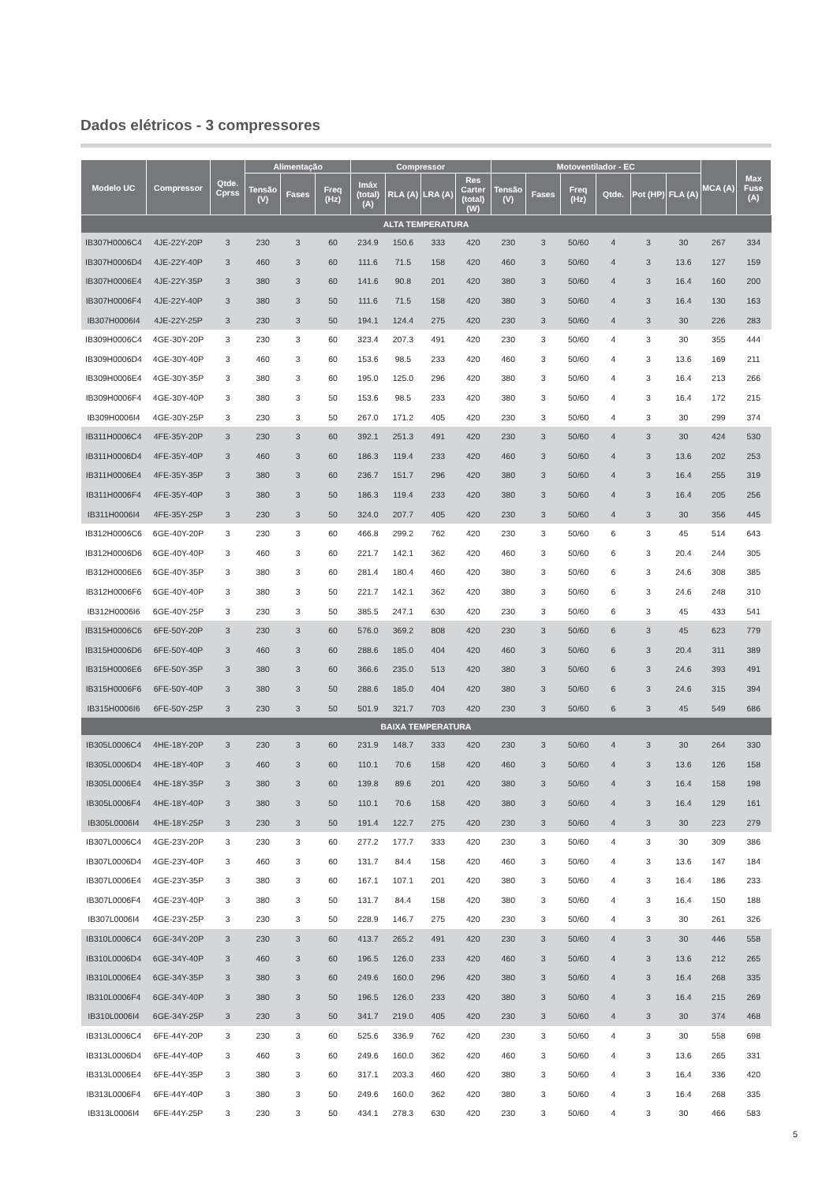Dados elétricos - 3 compressores
| Modelo UC | Compressor | Qtde. Cprss | Alimentação | | | Compressor | | | | Motoventilador - EC | | | | | | MCA (A) | Max Fuse (A) |
| --- | --- | --- | --- | --- | --- | --- | --- | --- | --- | --- | --- | --- | --- | --- | --- | --- | --- |
| | | | Tensão (V) | Fases | Freq (Hz) | Imáx (total) (A) | RLA (A) | LRA (A) | Res Carter (total) (W) | Tensão (V) | Fases | Freq (Hz) | Qtde. | Pot (HP) | FLA (A) | | |
| ALTA TEMPERATURA | | | | | | | | | | | | | | | | | |
| IB307H0006C4 | 4JE-22Y-20P | 3 | 230 | 3 | 60 | 234.9 | 150.6 | 333 | 420 | 230 | 3 | 50/60 | 4 | 3 | 30 | 267 | 334 |
| IB307H0006D4 | 4JE-22Y-40P | 3 | 460 | 3 | 60 | 111.6 | 71.5 | 158 | 420 | 460 | 3 | 50/60 | 4 | 3 | 13.6 | 127 | 159 |
| IB307H0006E4 | 4JE-22Y-35P | 3 | 380 | 3 | 60 | 141.6 | 90.8 | 201 | 420 | 380 | 3 | 50/60 | 4 | 3 | 16.4 | 160 | 200 |
| IB307H0006F4 | 4JE-22Y-40P | 3 | 380 | 3 | 50 | 111.6 | 71.5 | 158 | 420 | 380 | 3 | 50/60 | 4 | 3 | 16.4 | 130 | 163 |
| IB307H0006I4 | 4JE-22Y-25P | 3 | 230 | 3 | 50 | 194.1 | 124.4 | 275 | 420 | 230 | 3 | 50/60 | 4 | 3 | 30 | 226 | 283 |
| IB309H0006C4 | 4GE-30Y-20P | 3 | 230 | 3 | 60 | 323.4 | 207.3 | 491 | 420 | 230 | 3 | 50/60 | 4 | 3 | 30 | 355 | 444 |
| IB309H0006D4 | 4GE-30Y-40P | 3 | 460 | 3 | 60 | 153.6 | 98.5 | 233 | 420 | 460 | 3 | 50/60 | 4 | 3 | 13.6 | 169 | 211 |
| IB309H0006E4 | 4GE-30Y-35P | 3 | 380 | 3 | 60 | 195.0 | 125.0 | 296 | 420 | 380 | 3 | 50/60 | 4 | 3 | 16.4 | 213 | 266 |
| IB309H0006F4 | 4GE-30Y-40P | 3 | 380 | 3 | 50 | 153.6 | 98.5 | 233 | 420 | 380 | 3 | 50/60 | 4 | 3 | 16.4 | 172 | 215 |
| IB309H0006I4 | 4GE-30Y-25P | 3 | 230 | 3 | 50 | 267.0 | 171.2 | 405 | 420 | 230 | 3 | 50/60 | 4 | 3 | 30 | 299 | 374 |
| IB311H0006C4 | 4FE-35Y-20P | 3 | 230 | 3 | 60 | 392.1 | 251.3 | 491 | 420 | 230 | 3 | 50/60 | 4 | 3 | 30 | 424 | 530 |
| IB311H0006D4 | 4FE-35Y-40P | 3 | 460 | 3 | 60 | 186.3 | 119.4 | 233 | 420 | 460 | 3 | 50/60 | 4 | 3 | 13.6 | 202 | 253 |
| IB311H0006E4 | 4FE-35Y-35P | 3 | 380 | 3 | 60 | 236.7 | 151.7 | 296 | 420 | 380 | 3 | 50/60 | 4 | 3 | 16.4 | 255 | 319 |
| IB311H0006F4 | 4FE-35Y-40P | 3 | 380 | 3 | 50 | 186.3 | 119.4 | 233 | 420 | 380 | 3 | 50/60 | 4 | 3 | 16.4 | 205 | 256 |
| IB311H0006I4 | 4FE-35Y-25P | 3 | 230 | 3 | 50 | 324.0 | 207.7 | 405 | 420 | 230 | 3 | 50/60 | 4 | 3 | 30 | 356 | 445 |
| IB312H0006C6 | 6GE-40Y-20P | 3 | 230 | 3 | 60 | 466.8 | 299.2 | 762 | 420 | 230 | 3 | 50/60 | 6 | 3 | 45 | 514 | 643 |
| IB312H0006D6 | 6GE-40Y-40P | 3 | 460 | 3 | 60 | 221.7 | 142.1 | 362 | 420 | 460 | 3 | 50/60 | 6 | 3 | 20.4 | 244 | 305 |
| IB312H0006E6 | 6GE-40Y-35P | 3 | 380 | 3 | 60 | 281.4 | 180.4 | 460 | 420 | 380 | 3 | 50/60 | 6 | 3 | 24.6 | 308 | 385 |
| IB312H0006F6 | 6GE-40Y-40P | 3 | 380 | 3 | 50 | 221.7 | 142.1 | 362 | 420 | 380 | 3 | 50/60 | 6 | 3 | 24.6 | 248 | 310 |
| IB312H0006I6 | 6GE-40Y-25P | 3 | 230 | 3 | 50 | 385.5 | 247.1 | 630 | 420 | 230 | 3 | 50/60 | 6 | 3 | 45 | 433 | 541 |
| IB315H0006C6 | 6FE-50Y-20P | 3 | 230 | 3 | 60 | 576.0 | 369.2 | 808 | 420 | 230 | 3 | 50/60 | 6 | 3 | 45 | 623 | 779 |
| IB315H0006D6 | 6FE-50Y-40P | 3 | 460 | 3 | 60 | 288.6 | 185.0 | 404 | 420 | 460 | 3 | 50/60 | 6 | 3 | 20.4 | 311 | 389 |
| IB315H0006E6 | 6FE-50Y-35P | 3 | 380 | 3 | 60 | 366.6 | 235.0 | 513 | 420 | 380 | 3 | 50/60 | 6 | 3 | 24.6 | 393 | 491 |
| IB315H0006F6 | 6FE-50Y-40P | 3 | 380 | 3 | 50 | 288.6 | 185.0 | 404 | 420 | 380 | 3 | 50/60 | 6 | 3 | 24.6 | 315 | 394 |
| IB315H0006I6 | 6FE-50Y-25P | 3 | 230 | 3 | 50 | 501.9 | 321.7 | 703 | 420 | 230 | 3 | 50/60 | 6 | 3 | 45 | 549 | 686 |
| BAIXA TEMPERATURA | | | | | | | | | | | | | | | | | |
| IB305L0006C4 | 4HE-18Y-20P | 3 | 230 | 3 | 60 | 231.9 | 148.7 | 333 | 420 | 230 | 3 | 50/60 | 4 | 3 | 30 | 264 | 330 |
| IB305L0006D4 | 4HE-18Y-40P | 3 | 460 | 3 | 60 | 110.1 | 70.6 | 158 | 420 | 460 | 3 | 50/60 | 4 | 3 | 13.6 | 126 | 158 |
| IB305L0006E4 | 4HE-18Y-35P | 3 | 380 | 3 | 60 | 139.8 | 89.6 | 201 | 420 | 380 | 3 | 50/60 | 4 | 3 | 16.4 | 158 | 198 |
| IB305L0006F4 | 4HE-18Y-40P | 3 | 380 | 3 | 50 | 110.1 | 70.6 | 158 | 420 | 380 | 3 | 50/60 | 4 | 3 | 16.4 | 129 | 161 |
| IB305L0006I4 | 4HE-18Y-25P | 3 | 230 | 3 | 50 | 191.4 | 122.7 | 275 | 420 | 230 | 3 | 50/60 | 4 | 3 | 30 | 223 | 279 |
| IB307L0006C4 | 4GE-23Y-20P | 3 | 230 | 3 | 60 | 277.2 | 177.7 | 333 | 420 | 230 | 3 | 50/60 | 4 | 3 | 30 | 309 | 386 |
| IB307L0006D4 | 4GE-23Y-40P | 3 | 460 | 3 | 60 | 131.7 | 84.4 | 158 | 420 | 460 | 3 | 50/60 | 4 | 3 | 13.6 | 147 | 184 |
| IB307L0006E4 | 4GE-23Y-35P | 3 | 380 | 3 | 60 | 167.1 | 107.1 | 201 | 420 | 380 | 3 | 50/60 | 4 | 3 | 16.4 | 186 | 233 |
| IB307L0006F4 | 4GE-23Y-40P | 3 | 380 | 3 | 50 | 131.7 | 84.4 | 158 | 420 | 380 | 3 | 50/60 | 4 | 3 | 16.4 | 150 | 188 |
| IB307L0006I4 | 4GE-23Y-25P | 3 | 230 | 3 | 50 | 228.9 | 146.7 | 275 | 420 | 230 | 3 | 50/60 | 4 | 3 | 30 | 261 | 326 |
| IB310L0006C4 | 6GE-34Y-20P | 3 | 230 | 3 | 60 | 413.7 | 265.2 | 491 | 420 | 230 | 3 | 50/60 | 4 | 3 | 30 | 446 | 558 |
| IB310L0006D4 | 6GE-34Y-40P | 3 | 460 | 3 | 60 | 196.5 | 126.0 | 233 | 420 | 460 | 3 | 50/60 | 4 | 3 | 13.6 | 212 | 265 |
| IB310L0006E4 | 6GE-34Y-35P | 3 | 380 | 3 | 60 | 249.6 | 160.0 | 296 | 420 | 380 | 3 | 50/60 | 4 | 3 | 16.4 | 268 | 335 |
| IB310L0006F4 | 6GE-34Y-40P | 3 | 380 | 3 | 50 | 196.5 | 126.0 | 233 | 420 | 380 | 3 | 50/60 | 4 | 3 | 16.4 | 215 | 269 |
| IB310L0006I4 | 6GE-34Y-25P | 3 | 230 | 3 | 50 | 341.7 | 219.0 | 405 | 420 | 230 | 3 | 50/60 | 4 | 3 | 30 | 374 | 468 |
| IB313L0006C4 | 6FE-44Y-20P | 3 | 230 | 3 | 60 | 525.6 | 336.9 | 762 | 420 | 230 | 3 | 50/60 | 4 | 3 | 30 | 558 | 698 |
| IB313L0006D4 | 6FE-44Y-40P | 3 | 460 | 3 | 60 | 249.6 | 160.0 | 362 | 420 | 460 | 3 | 50/60 | 4 | 3 | 13.6 | 265 | 331 |
| IB313L0006E4 | 6FE-44Y-35P | 3 | 380 | 3 | 60 | 317.1 | 203.3 | 460 | 420 | 380 | 3 | 50/60 | 4 | 3 | 16.4 | 336 | 420 |
| IB313L0006F4 | 6FE-44Y-40P | 3 | 380 | 3 | 50 | 249.6 | 160.0 | 362 | 420 | 380 | 3 | 50/60 | 4 | 3 | 16.4 | 268 | 335 |
| IB313L0006I4 | 6FE-44Y-25P | 3 | 230 | 3 | 50 | 434.1 | 278.3 | 630 | 420 | 230 | 3 | 50/60 | 4 | 3 | 30 | 466 | 583 |
5